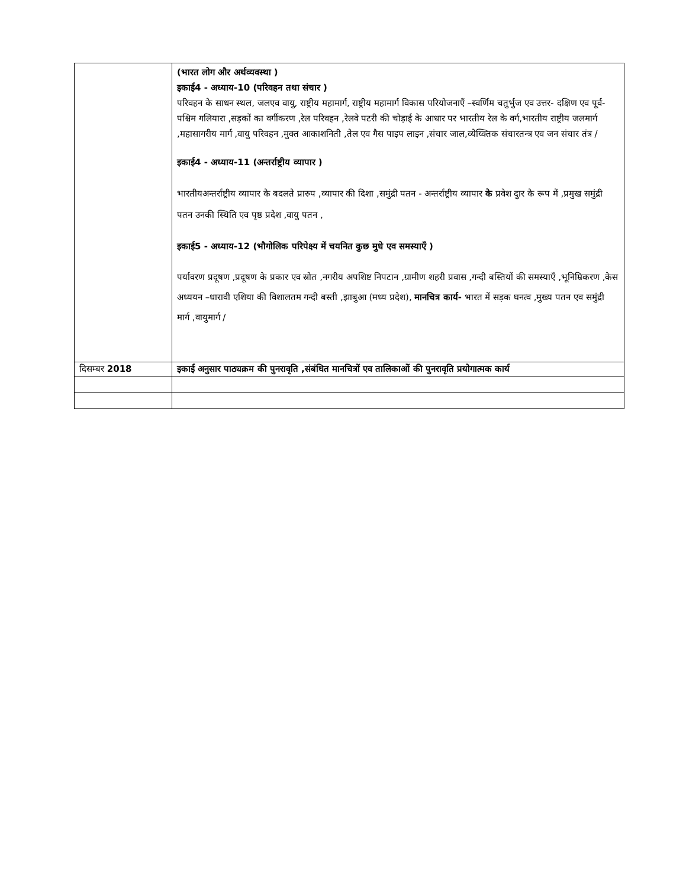| | (भारत लोग और अर्थव्यवस्था ) इकाई4 - अध्याय-10 (परिवहन तथा संचार ) परिवहन के साधन स्थल, जलएव वायु, राष्ट्रीय महामार्ग, राष्ट्रीय महामार्ग विकास परियोजनाएँ –स्वर्णिम चतुर्भुज एव उत्तर- दक्षिण एव पूर्व- पश्चिम गलियारा ,सड़कों का वर्गीकरण ,रेल परिवहन ,रेलवे पटरी की चोड़ाई के आधार पर भारतीय रेल के वर्ग,भारतीय राष्ट्रीय जलमार्ग ,महासागरीय मार्ग ,वायु परिवहन ,मुक्त आकाशनिती ,तेल एव गैस पाइप लाइन ,संचार जाल,व्येय्क्तिक संचारतन्त्र एव जन संचार तंत्र / इकाई4 - अध्याय-11 (अन्तर्राष्ट्रीय व्यापार ) भारतीयअन्तर्राष्ट्रीय व्यापार के बदलते प्रारुप ,व्यापार की दिशा ,समुंद्री पतन - अन्तर्राष्ट्रीय व्यापार के प्रवेश दुार के रूप में ,प्रमुख समुंद्री पतन उनकी स्थिति एव पृष्ठ प्रदेश ,वायु पतन , इकाई5 - अध्याय-12 (भौगोलिक परिपेक्ष्य में चयनित कुछ मुधे एव समस्याएँ ) पर्यावरण प्रदूषण ,प्रदूषण के प्रकार एव स्रोत ,नगरीय अपशिष्ट निपटान ,ग्रामीण शहरी प्रवास ,गन्दी बस्तियों की समस्याएँ ,भूनिम्रिकरण ,केस अध्ययन –धारावी एशिया की विशालतम गन्दी बस्ती ,झाबुआ (मध्य प्रदेश), मानचित्र कार्य- भारत में सड़क घनत्व ,मुख्य पतन एव समुंद्री मार्ग ,वायुमार्ग / |
| दिसम्बर 2018 | इकाई अनुसार पाठ्यक्रम की पुनरावृति ,संबंधित मानचित्रों एव तालिकाओं की पुनरावृति प्रयोगात्मक कार्य |